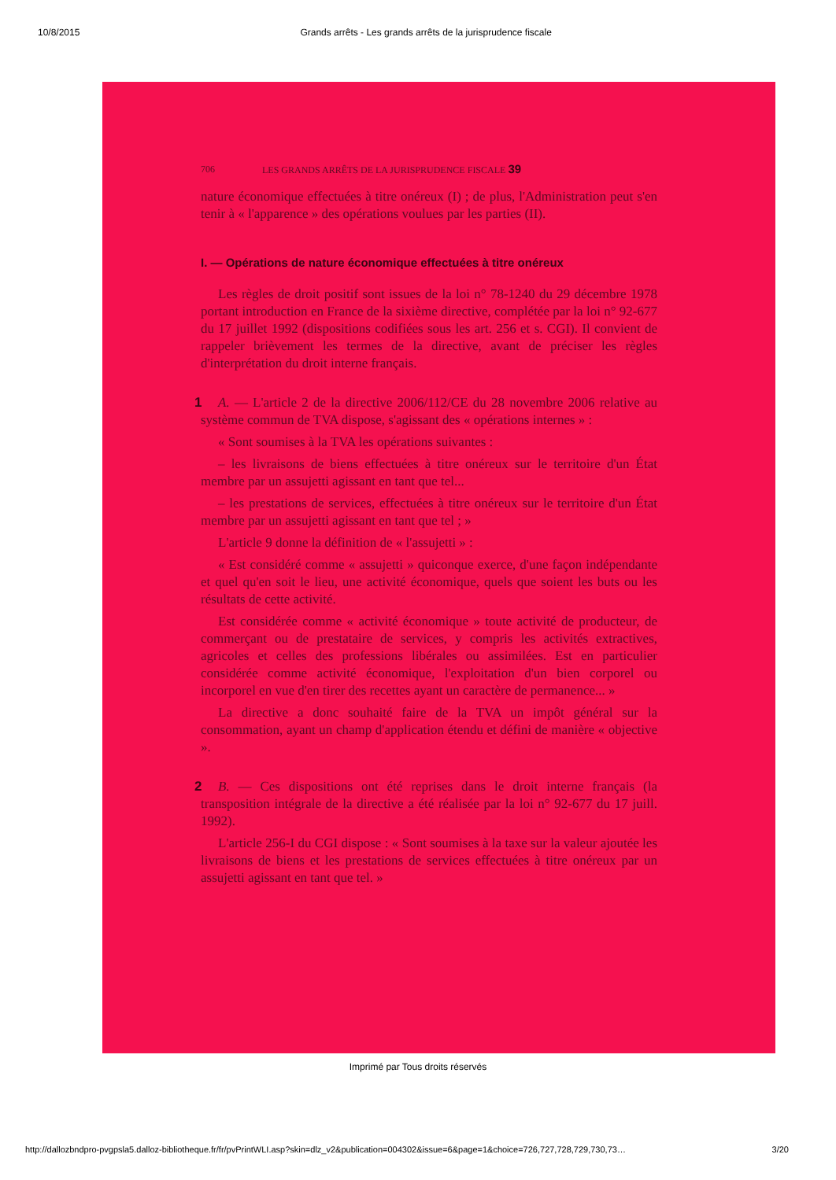10/8/2015 Grands arrêts - Les grands arrêts de la jurisprudence fiscale
706 LES GRANDS ARRÊTS DE LA JURISPRUDENCE FISCALE 39
nature économique effectuées à titre onéreux (I) ; de plus, l'Administration peut s'en tenir à « l'apparence » des opérations voulues par les parties (II).
I. — Opérations de nature économique effectuées à titre onéreux
Les règles de droit positif sont issues de la loi n° 78-1240 du 29 décembre 1978 portant introduction en France de la sixième directive, complétée par la loi n° 92-677 du 17 juillet 1992 (dispositions codifiées sous les art. 256 et s. CGI). Il convient de rappeler brièvement les termes de la directive, avant de préciser les règles d'interprétation du droit interne français.
1 A. — L'article 2 de la directive 2006/112/CE du 28 novembre 2006 relative au système commun de TVA dispose, s'agissant des « opérations internes » :
« Sont soumises à la TVA les opérations suivantes :
– les livraisons de biens effectuées à titre onéreux sur le territoire d'un État membre par un assujetti agissant en tant que tel...
– les prestations de services, effectuées à titre onéreux sur le territoire d'un État membre par un assujetti agissant en tant que tel ; »
L'article 9 donne la définition de « l'assujetti » :
« Est considéré comme « assujetti » quiconque exerce, d'une façon indépendante et quel qu'en soit le lieu, une activité économique, quels que soient les buts ou les résultats de cette activité.
Est considérée comme « activité économique » toute activité de producteur, de commerçant ou de prestataire de services, y compris les activités extractives, agricoles et celles des professions libérales ou assimilées. Est en particulier considérée comme activité économique, l'exploitation d'un bien corporel ou incorporel en vue d'en tirer des recettes ayant un caractère de permanence... »
La directive a donc souhaité faire de la TVA un impôt général sur la consommation, ayant un champ d'application étendu et défini de manière « objective ».
2 B. — Ces dispositions ont été reprises dans le droit interne français (la transposition intégrale de la directive a été réalisée par la loi n° 92-677 du 17 juill. 1992).
L'article 256-I du CGI dispose : « Sont soumises à la taxe sur la valeur ajoutée les livraisons de biens et les prestations de services effectuées à titre onéreux par un assujetti agissant en tant que tel. »
Imprimé par Tous droits réservés
http://dallozbndpro-pvgpsla5.dalloz-bibliotheque.fr/fr/pvPrintWLI.asp?skin=dlz_v2&publication=004302&issue=6&page=1&choice=726,727,728,729,730,73… 3/20